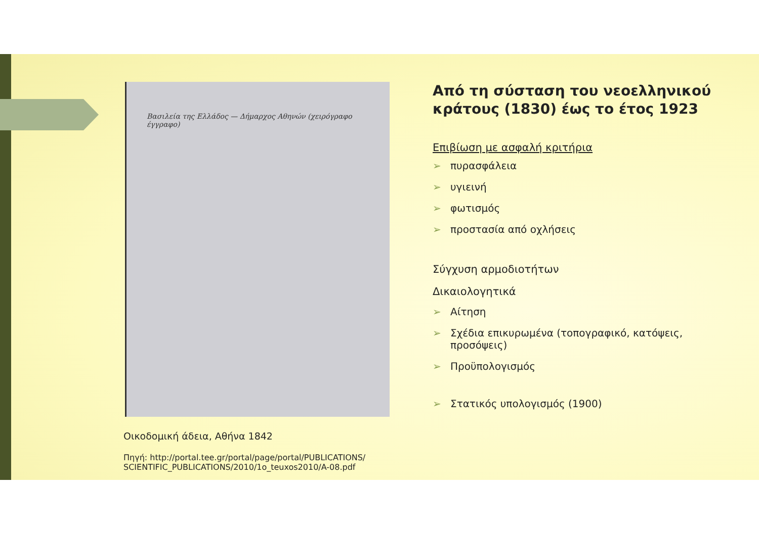Βασιλεία της Ελλάδος — Δήμαρχος Αθηνών (χειρόγραφο έγγραφο)
Οικοδομική άδεια, Αθήνα 1842
Πηγή: http://portal.tee.gr/portal/page/portal/PUBLICATIONS/ SCIENTIFIC_PUBLICATIONS/2010/1o_teuxos2010/A-08.pdf
Από τη σύσταση του νεοελληνικού κράτους (1830) έως το έτος 1923
Επιβίωση με ασφαλή κριτήρια
➢ πυρασφάλεια
➢ υγιεινή
➢ φωτισμός
➢ προστασία από οχλήσεις
Σύγχυση αρμοδιοτήτων
Δικαιολογητικά
➢ Αίτηση
➢ Σχέδια επικυρωμένα (τοπογραφικό, κατόψεις, προσόψεις)
➢ Προϋπολογισμός
➢ Στατικός υπολογισμός (1900)